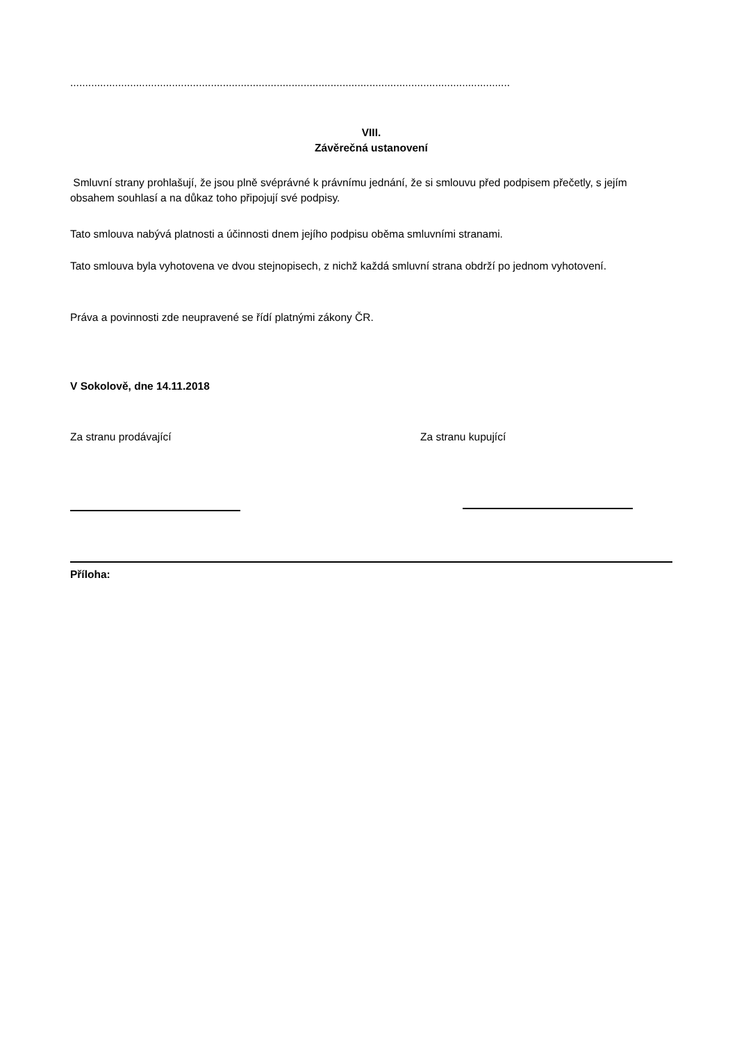...................................................................................................................................................
VIII.
Závěrečná ustanovení
Smluvní strany prohlašují, že jsou plně svéprávné k právnímu jednání, že si smlouvu před podpisem přečetly, s jejím obsahem souhlasí a na důkaz toho připojují své podpisy.
Tato smlouva nabývá platnosti a účinnosti dnem jejího podpisu oběma smluvními stranami.
Tato smlouva byla vyhotovena ve dvou stejnopisech, z nichž každá smluvní strana obdrží po jednom vyhotovení.
Práva a povinnosti zde neupravené se řídí platnými zákony ČR.
V Sokolově, dne 14.11.2018
Za stranu prodávající Za stranu kupující
Příloha: